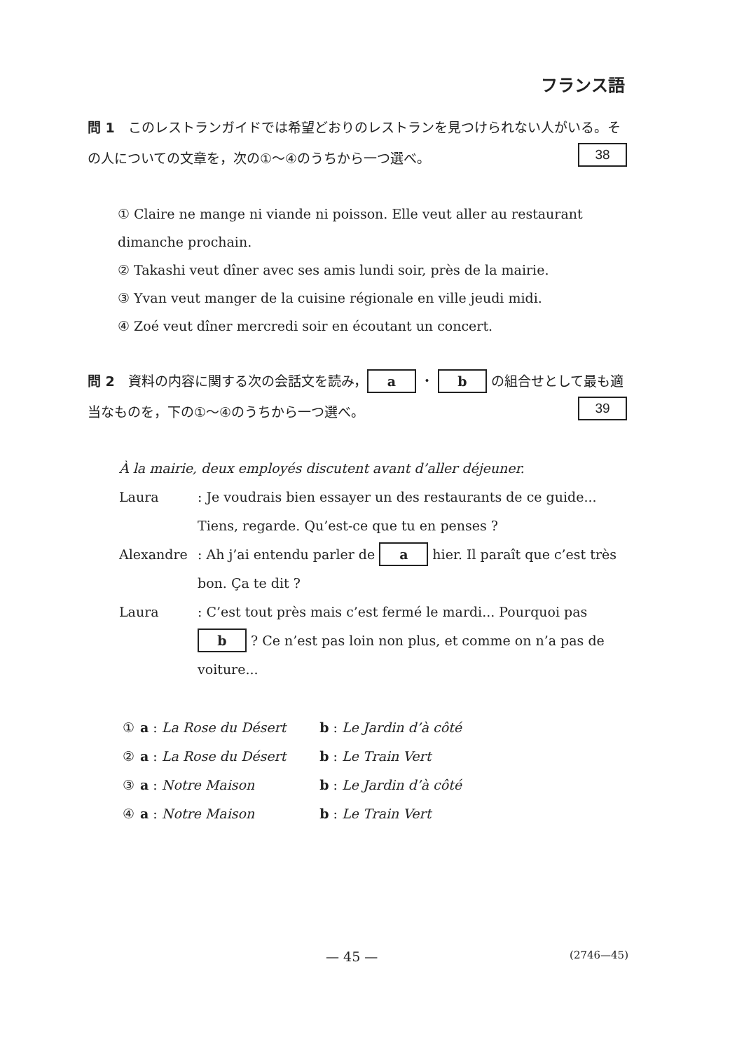フランス語
問 1　このレストランガイドでは希望どおりのレストランを見つけられない人がいる。その人についての文章を，次の①～④のうちから一つ選べ。 38
① Claire ne mange ni viande ni poisson. Elle veut aller au restaurant dimanche prochain.
② Takashi veut dîner avec ses amis lundi soir, près de la mairie.
③ Yvan veut manger de la cuisine régionale en ville jeudi midi.
④ Zoé veut dîner mercredi soir en écoutant un concert.
問 2　資料の内容に関する次の会話文を読み， a ・ b の組合せとして最も適当なものを，下の①～④のうちから一つ選べ。 39
À la mairie, deux employés discutent avant d’aller déjeuner.
Laura : Je voudrais bien essayer un des restaurants de ce guide... Tiens, regarde. Qu’est-ce que tu en penses ?
Alexandre : Ah j’ai entendu parler de a hier. Il paraît que c’est très bon. Ça te dit ?
Laura : C’est tout près mais c’est fermé le mardi... Pourquoi pas b ? Ce n’est pas loin non plus, et comme on n’a pas de voiture...
| ① | a : La Rose du Désert | b : Le Jardin d’à côté |
| ② | a : La Rose du Désert | b : Le Train Vert |
| ③ | a : Notre Maison | b : Le Jardin d’à côté |
| ④ | a : Notre Maison | b : Le Train Vert |
— 45 — (2746—45)